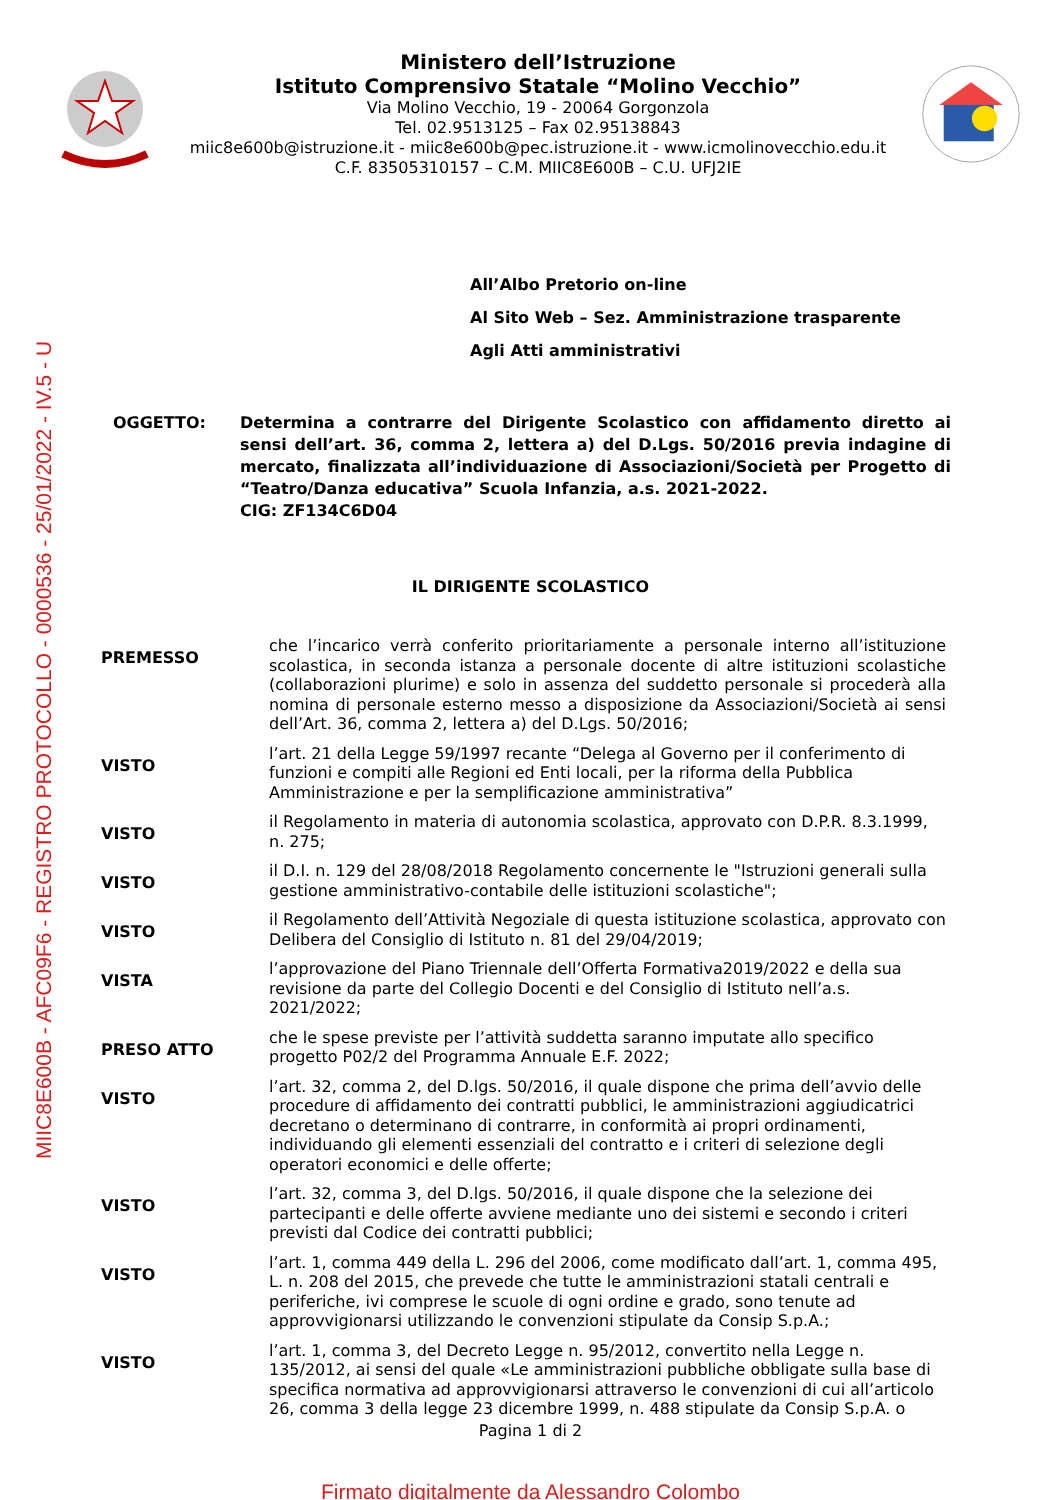MIIC8E600B - AFC09F6 - REGISTRO PROTOCOLLO - 0000536 - 25/01/2022 - IV.5 - U
Ministero dell’Istruzione
Istituto Comprensivo Statale “Molino Vecchio”
Via Molino Vecchio, 19 - 20064 Gorgonzola
Tel. 02.9513125 – Fax 02.95138843
miic8e600b@istruzione.it - miic8e600b@pec.istruzione.it - www.icmolinovecchio.edu.it
C.F. 83505310157 – C.M. MIIC8E600B – C.U. UFJ2IE
All’Albo Pretorio on-line
Al Sito Web – Sez. Amministrazione trasparente
Agli Atti amministrativi
OGGETTO: Determina a contrarre del Dirigente Scolastico con affidamento diretto ai sensi dell’art. 36, comma 2, lettera a) del D.Lgs. 50/2016 previa indagine di mercato, finalizzata all’individuazione di Associazioni/Società per Progetto di “Teatro/Danza educativa” Scuola Infanzia, a.s. 2021-2022.
CIG: ZF134C6D04
IL DIRIGENTE SCOLASTICO
PREMESSO
che l’incarico verrà conferito prioritariamente a personale interno all’istituzione scolastica, in seconda istanza a personale docente di altre istituzioni scolastiche (collaborazioni plurime) e solo in assenza del suddetto personale si procederà alla nomina di personale esterno messo a disposizione da Associazioni/Società ai sensi dell’Art. 36, comma 2, lettera a) del D.Lgs. 50/2016;
VISTO
l’art. 21 della Legge 59/1997 recante “Delega al Governo per il conferimento di funzioni e compiti alle Regioni ed Enti locali, per la riforma della Pubblica Amministrazione e per la semplificazione amministrativa”
VISTO
il Regolamento in materia di autonomia scolastica, approvato con D.P.R. 8.3.1999, n. 275;
VISTO
il D.I. n. 129 del 28/08/2018 Regolamento concernente le "Istruzioni generali sulla gestione amministrativo-contabile delle istituzioni scolastiche";
VISTO
il Regolamento dell’Attività Negoziale di questa istituzione scolastica, approvato con Delibera del Consiglio di Istituto n. 81 del 29/04/2019;
VISTA
l’approvazione del Piano Triennale dell’Offerta Formativa2019/2022 e della sua revisione da parte del Collegio Docenti e del Consiglio di Istituto nell’a.s. 2021/2022;
PRESO ATTO
che le spese previste per l’attività suddetta saranno imputate allo specifico progetto P02/2 del Programma Annuale E.F. 2022;
VISTO
l’art. 32, comma 2, del D.lgs. 50/2016, il quale dispone che prima dell’avvio delle procedure di affidamento dei contratti pubblici, le amministrazioni aggiudicatrici decretano o determinano di contrarre, in conformità ai propri ordinamenti, individuando gli elementi essenziali del contratto e i criteri di selezione degli operatori economici e delle offerte;
VISTO
l’art. 32, comma 3, del D.lgs. 50/2016, il quale dispone che la selezione dei partecipanti e delle offerte avviene mediante uno dei sistemi e secondo i criteri previsti dal Codice dei contratti pubblici;
VISTO
l’art. 1, comma 449 della L. 296 del 2006, come modificato dall’art. 1, comma 495, L. n. 208 del 2015, che prevede che tutte le amministrazioni statali centrali e periferiche, ivi comprese le scuole di ogni ordine e grado, sono tenute ad approvvigionarsi utilizzando le convenzioni stipulate da Consip S.p.A.;
VISTO
l’art. 1, comma 3, del Decreto Legge n. 95/2012, convertito nella Legge n. 135/2012, ai sensi del quale «Le amministrazioni pubbliche obbligate sulla base di specifica normativa ad approvvigionarsi attraverso le convenzioni di cui all’articolo 26, comma 3 della legge 23 dicembre 1999, n. 488 stipulate da Consip S.p.A. o
Pagina 1 di 2
Firmato digitalmente da Alessandro Colombo